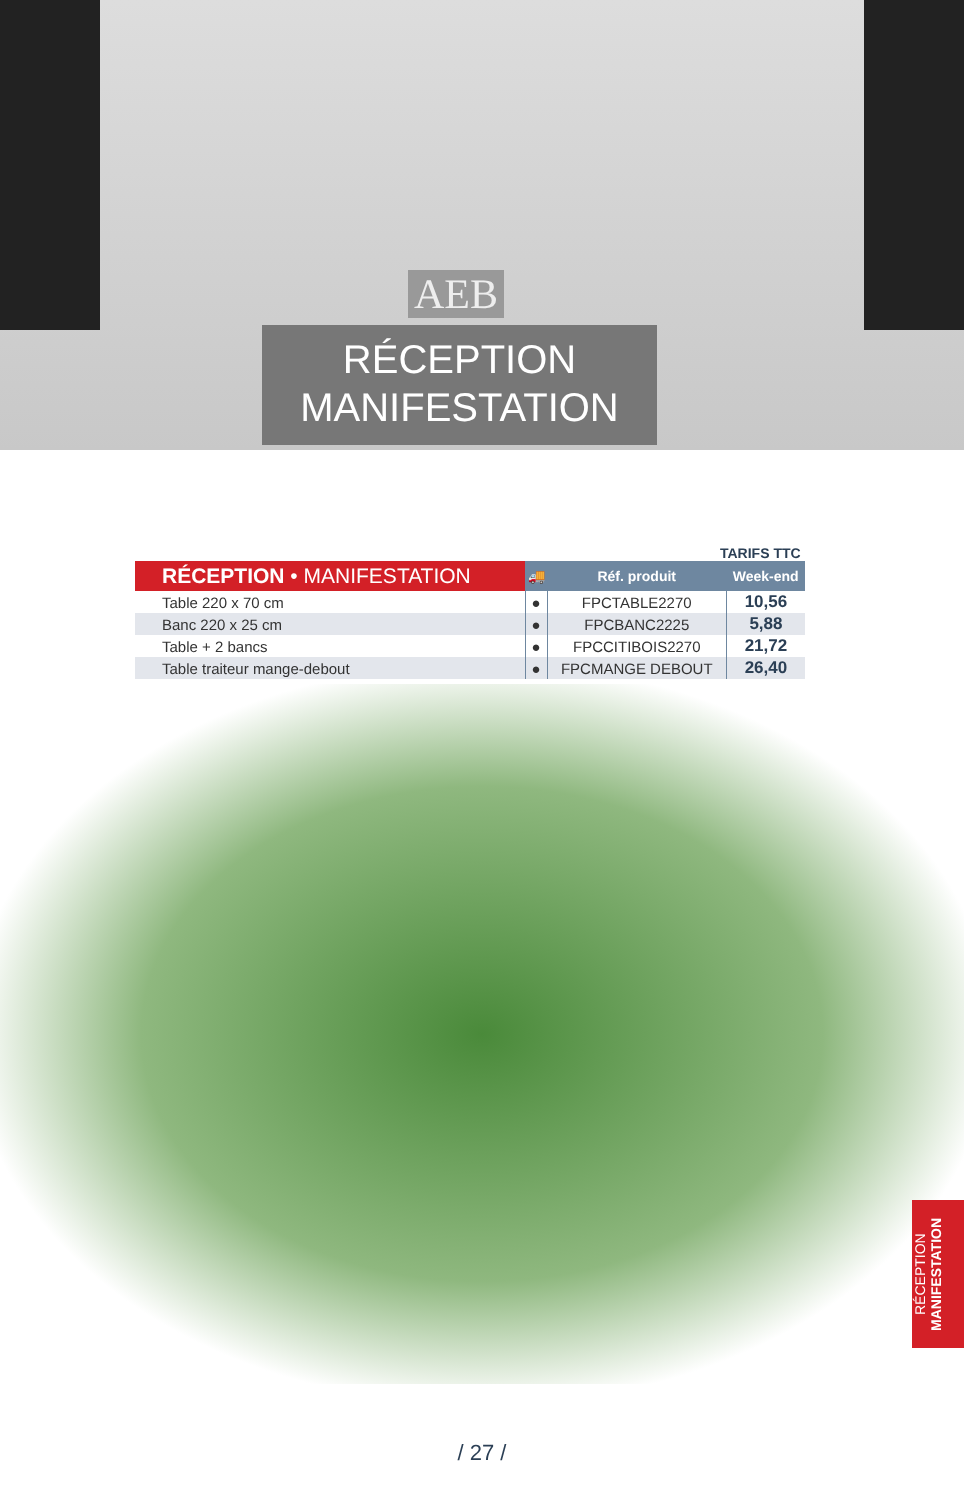AEB
RÉCEPTION
MANIFESTATION
TARIFS TTC
| RÉCEPTION • MANIFESTATION | 🚚 | Réf. produit | Week-end |
| --- | --- | --- | --- |
| Table 220 x 70 cm | ● | FPCTABLE2270 | 10,56 |
| Banc 220 x 25 cm | ● | FPCBANC2225 | 5,88 |
| Table + 2 bancs | ● | FPCCITIBOIS2270 | 21,72 |
| Table traiteur mange-debout | ● | FPCMANGE DEBOUT | 26,40 |
RÉCEPTION
MANIFESTATION
/ 27 /